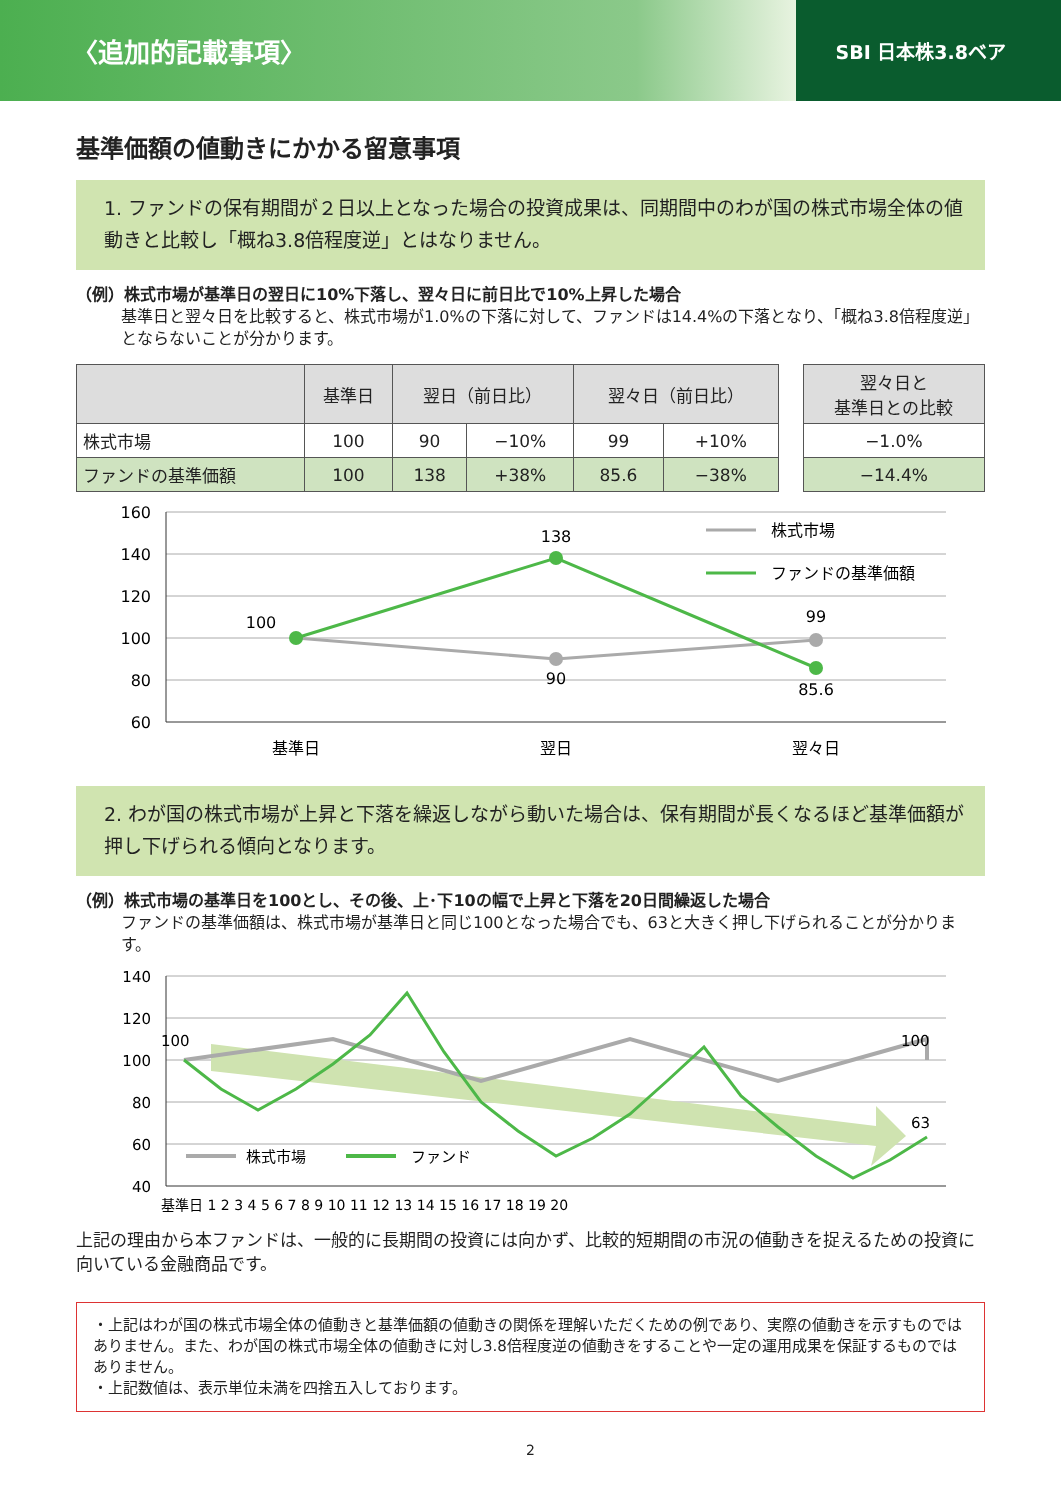〈追加的記載事項〉 SBI 日本株3.8ベア
基準価額の値動きにかかる留意事項
1. ファンドの保有期間が２日以上となった場合の投資成果は、同期間中のわが国の株式市場全体の値動きと比較し「概ね3.8倍程度逆」とはなりません。
（例）株式市場が基準日の翌日に10%下落し、翌々日に前日比で10%上昇した場合
基準日と翌々日を比較すると、株式市場が1.0%の下落に対して、ファンドは14.4%の下落となり、「概ね3.8倍程度逆」とならないことが分かります。
| | 基準日 | 翌日（前日比） | | 翌々日（前日比） | | | 翌々日と 基準日との比較 |
| 株式市場 | 100 | 90 | −10% | 99 | +10% | | −1.0% |
| ファンドの基準価額 | 100 | 138 | +38% | 85.6 | −38% | | −14.4% |
160
140
120
100
80
60
100
138
90
99
85.6
基準日
翌日
翌々日
株式市場
ファンドの基準価額
2. わが国の株式市場が上昇と下落を繰返しながら動いた場合は、保有期間が長くなるほど基準価額が押し下げられる傾向となります。
（例）株式市場の基準日を100とし、その後、上･下10の幅で上昇と下落を20日間繰返した場合
ファンドの基準価額は、株式市場が基準日と同じ100となった場合でも、63と大きく押し下げられることが分かります。
140
120
100
80
60
40
100
100
63
株式市場
ファンド
基準日 1 2 3 4 5 6 7 8 9 10 11 12 13 14 15 16 17 18 19 20
上記の理由から本ファンドは、一般的に長期間の投資には向かず、比較的短期間の市況の値動きを捉えるための投資に向いている金融商品です。
・上記はわが国の株式市場全体の値動きと基準価額の値動きの関係を理解いただくための例であり、実際の値動きを示すものではありません。また、わが国の株式市場全体の値動きに対し3.8倍程度逆の値動きをすることや一定の運用成果を保証するものではありません。
・上記数値は、表示単位未満を四捨五入しております。
2